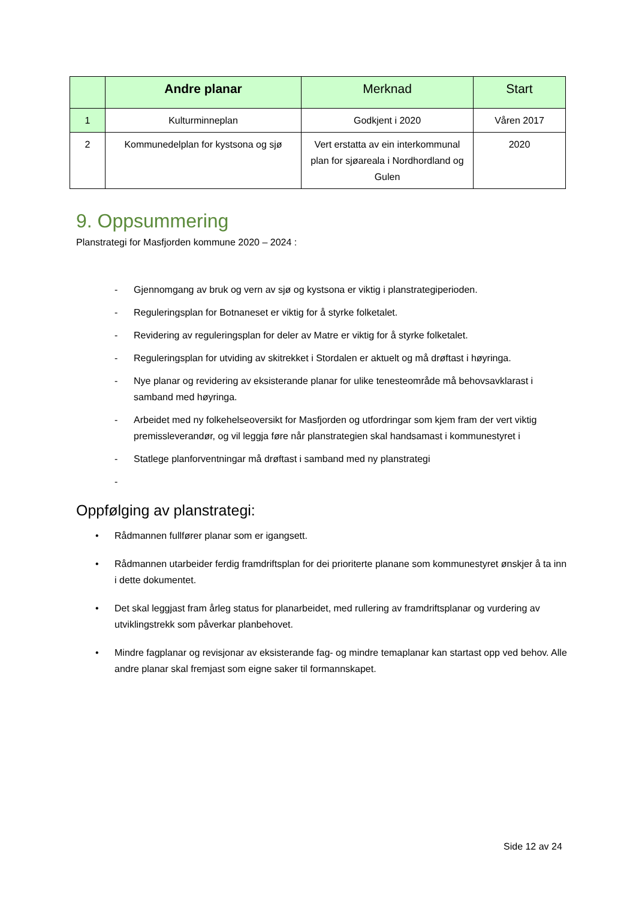| | Andre planar | Merknad | Start |
| --- | --- | --- | --- |
| 1 | Kulturminneplan | Godkjent i 2020 | Våren 2017 |
| 2 | Kommunedelplan for kystsona og sjø | Vert erstatta av ein interkommunal plan for sjøareala i Nordhordland og Gulen | 2020 |
9. Oppsummering
Planstrategi for Masfjorden kommune 2020 – 2024 :
- Gjennomgang av bruk og vern av sjø og kystsona er viktig i planstrategiperioden.
- Reguleringsplan for Botnaneset er viktig for å styrke folketalet.
- Revidering av reguleringsplan for deler av Matre er viktig for å styrke folketalet.
- Reguleringsplan for utviding av skitrekket i Stordalen er aktuelt og må drøftast i høyringa.
- Nye planar og revidering av eksisterande planar for ulike tenesteområde må behovsavklarast i samband med høyringa.
- Arbeidet med ny folkehelseoversikt for Masfjorden og utfordringar som kjem fram der vert viktig premissleverandør, og vil leggja føre når planstrategien skal handsamast i kommunestyret i
- Statlege planforventningar må drøftast i samband med ny planstrategi
-
Oppfølging av planstrategi:
• Rådmannen fullfører planar som er igangsett.
• Rådmannen utarbeider ferdig framdriftsplan for dei prioriterte planane som kommunestyret ønskjer å ta inn i dette dokumentet.
• Det skal leggjast fram årleg status for planarbeidet, med rullering av framdriftsplanar og vurdering av utviklingstrekk som påverkar planbehovet.
• Mindre fagplanar og revisjonar av eksisterande fag- og mindre temaplanar kan startast opp ved behov. Alle andre planar skal fremjast som eigne saker til formannskapet.
Side 12 av 24